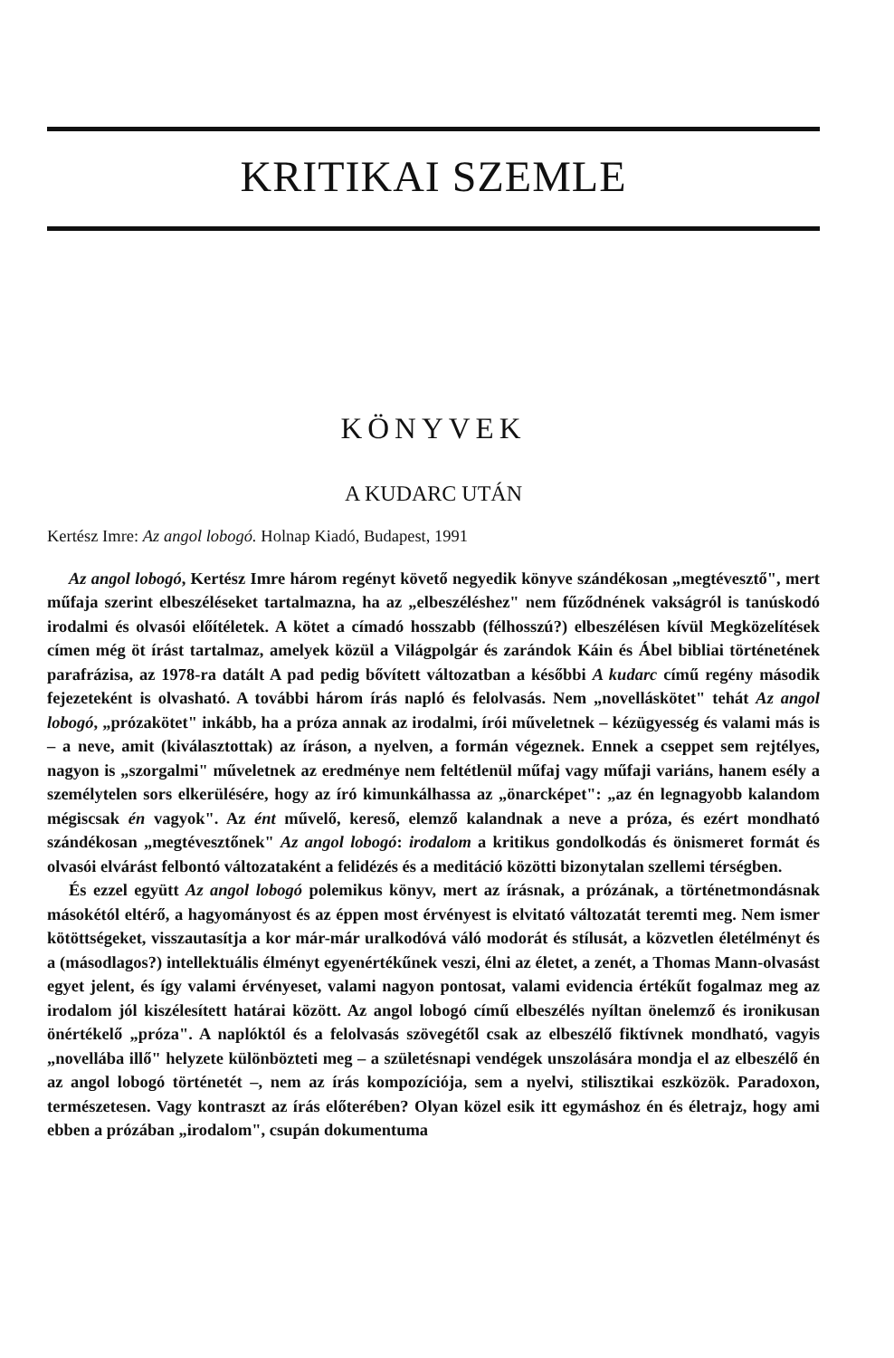KRITIKAI SZEMLE
KÖNYVEK
A KUDARC UTÁN
Kertész Imre: Az angol lobogó. Holnap Kiadó, Budapest, 1991
Az angol lobogó, Kertész Imre három regényt követő negyedik könyve szándékosan „megtévesztő", mert műfaja szerint elbeszéléseket tartalmazna, ha az „elbeszéléshez" nem fűződnének vakságról is tanúskodó irodalmi és olvasói előítéletek. A kötet a címadó hosszabb (félhosszú?) elbeszélésen kívül Megközelítések címen még öt írást tartalmaz, amelyek közül a Világpolgár és zarándok Káin és Ábel bibliai történetének parafrázisa, az 1978-ra datált A pad pedig bővített változatban a későbbi A kudarc című regény második fejezeteként is olvasható. A további három írás napló és felolvasás. Nem „novelláskötet" tehát Az angol lobogó, „prózakötet" inkább, ha a próza annak az irodalmi, írói műveletnek – kézügyesség és valami más is – a neve, amit (kiválasztottak) az íráson, a nyelven, a formán végeznek. Ennek a cseppet sem rejtélyes, nagyon is „szorgalmi" műveletnek az eredménye nem feltétlenül műfaj vagy műfaji variáns, hanem esély a személytelen sors elkerülésére, hogy az író kimunkálhassa az „önarcképet": „az én legnagyobb kalandom mégiscsak én vagyok". Az ént művelő, kereső, elemző kalandnak a neve a próza, és ezért mondható szándékosan „megtévesztőnek" Az angol lobogó: irodalom a kritikus gondolkodás és önismeret formát és olvasói elvárást felbontó változataként a felidézés és a meditáció közötti bizonytalan szellemi térségben.
És ezzel együtt Az angol lobogó polemikus könyv, mert az írásnak, a prózának, a történetmondásnak másokétól eltérő, a hagyományost és az éppen most érvényest is elvitató változatát teremti meg. Nem ismer kötöttségeket, visszautasítja a kor már-már uralkodóvá váló modorát és stílusát, a közvetlen életélményt és a (másodlagos?) intellektuális élményt egyenértékűnek veszi, élni az életet, a zenét, a Thomas Mann-olvasást egyet jelent, és így valami érvényeset, valami nagyon pontosat, valami evidencia értékűt fogalmaz meg az irodalom jól kiszélesített határai között. Az angol lobogó című elbeszélés nyíltan önelemző és ironikusan önértékelő „próza". A naplóktól és a felolvasás szövegétől csak az elbeszélő fiktívnek mondható, vagyis „novellába illő" helyzete különbözteti meg – a születésnapi vendégek unszolására mondja el az elbeszélő én az angol lobogó történetét –, nem az írás kompozíciója, sem a nyelvi, stilisztikai eszközök. Paradoxon, természetesen. Vagy kontraszt az írás előterében? Olyan közel esik itt egymáshoz én és életrajz, hogy ami ebben a prózában „irodalom", csupán dokumentuma